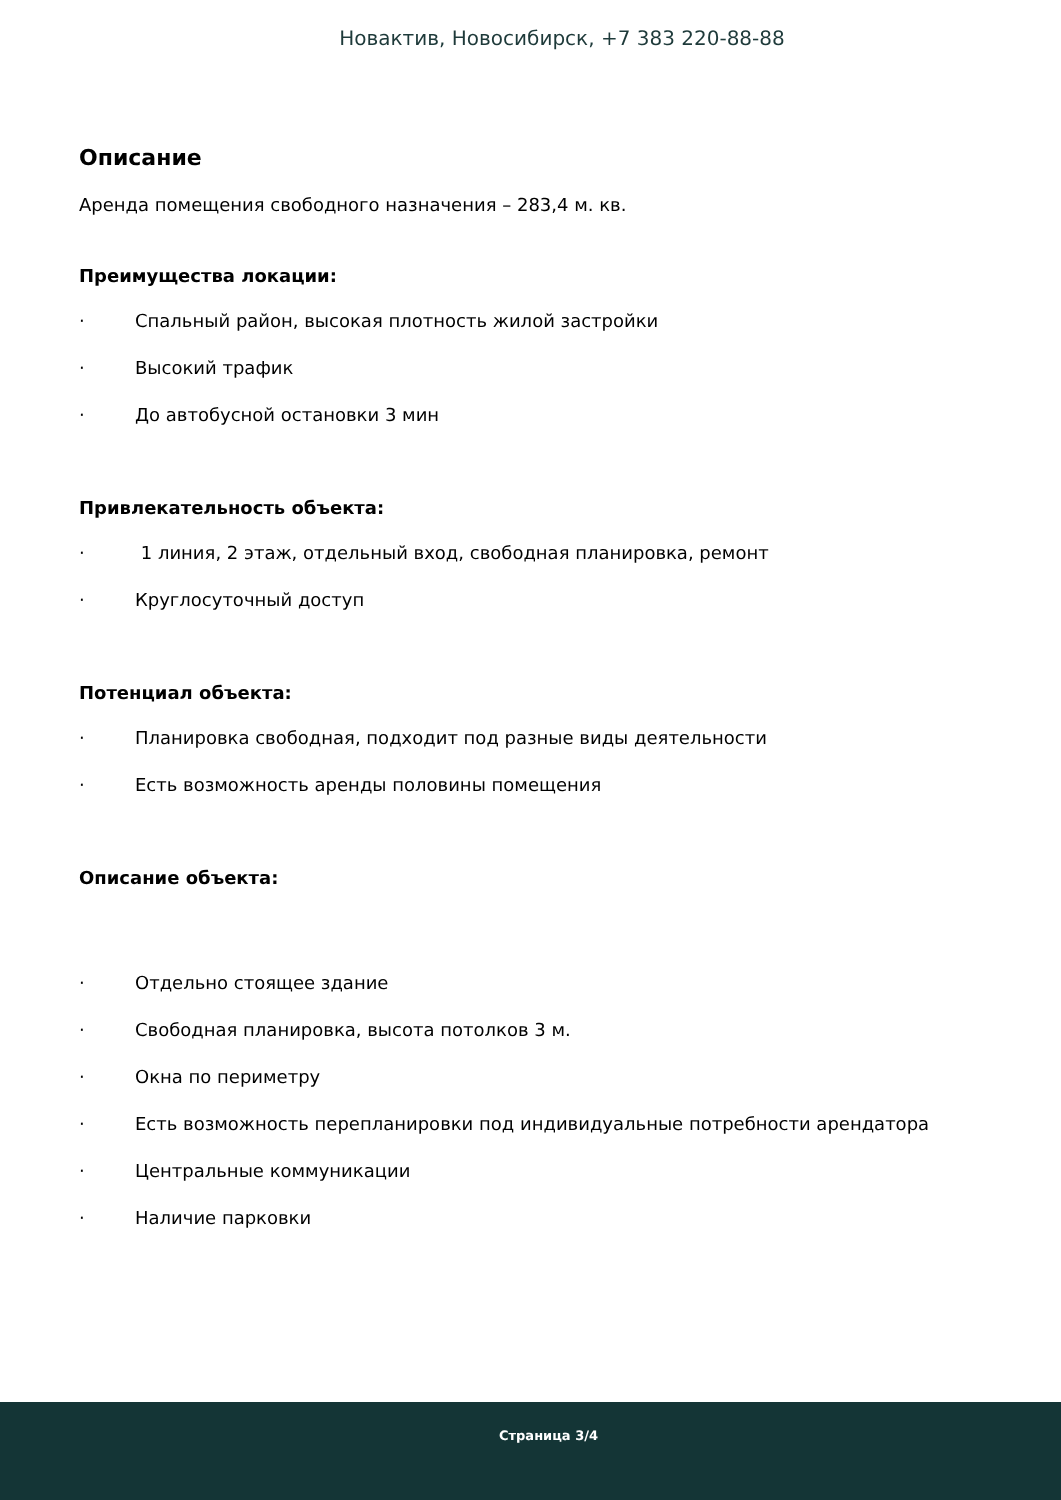Новактив, Новосибирск, +7 383 220-88-88
Описание
Аренда помещения свободного назначения – 283,4 м. кв.
Преимущества локации:
· Спальный район, высокая плотность жилой застройки
· Высокий трафик
· До автобусной остановки 3 мин
Привлекательность объекта:
· 1 линия, 2 этаж, отдельный вход, свободная планировка, ремонт
· Круглосуточный доступ
Потенциал объекта:
· Планировка свободная, подходит под разные виды деятельности
· Есть возможность аренды половины помещения
Описание объекта:
· Отдельно стоящее здание
· Свободная планировка, высота потолков 3 м.
· Окна по периметру
· Есть возможность перепланировки под индивидуальные потребности арендатора
· Центральные коммуникации
· Наличие парковки
Страница 3/4